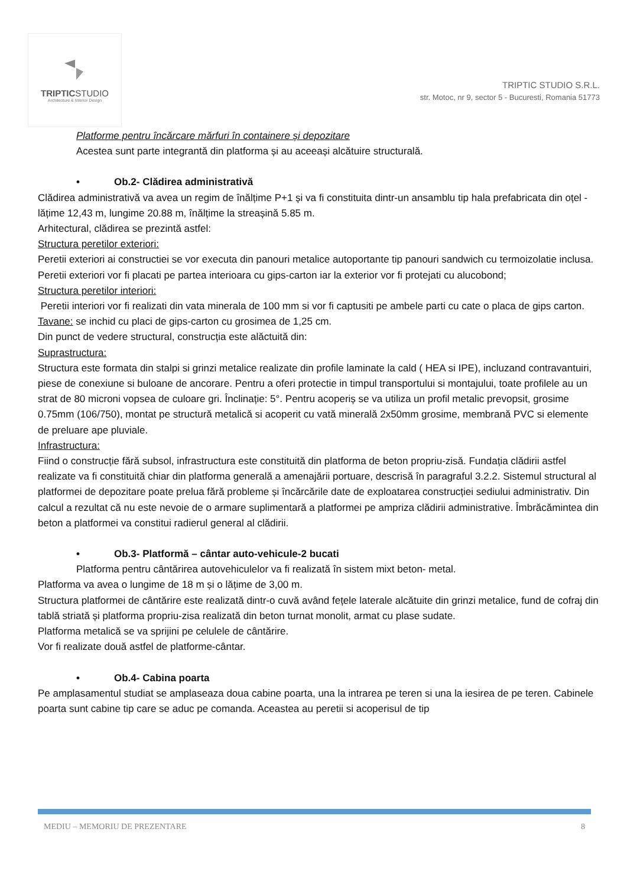TRIPTICSTUDIO
Architecture & Interior Design
TRIPTIC STUDIO S.R.L.
str. Motoc, nr 9, sector 5 - Bucuresti, Romania 51773
Platforme pentru încărcare mărfuri în containere și depozitare
Acestea sunt parte integrantă din platforma și au aceeași alcătuire structurală.
• Ob.2- Clădirea administrativă
Clădirea administrativă va avea un regim de înălțime P+1 și va fi constituita dintr-un ansamblu tip hala prefabricata din oțel - lățime 12,43 m, lungime 20.88 m, înălțime la streașină 5.85 m.
Arhitectural, clădirea se prezintă astfel:
Structura peretilor exteriori:
Peretii exteriori ai constructiei se vor executa din panouri metalice autoportante tip panouri sandwich cu termoizolatie inclusa. Peretii exteriori vor fi placati pe partea interioara cu gips-carton iar la exterior vor fi protejati cu alucobond;
Structura peretilor interiori:
Peretii interiori vor fi realizati din vata minerala de 100 mm si vor fi captusiti pe ambele parti cu cate o placa de gips carton.
Tavane: se inchid cu placi de gips-carton cu grosimea de 1,25 cm.
Din punct de vedere structural, construcția este alăctuită din:
Suprastructura:
Structura este formata din stalpi si grinzi metalice realizate din profile laminate la cald ( HEA si IPE), incluzand contravantuiri, piese de conexiune si buloane de ancorare. Pentru a oferi protectie in timpul transportului si montajului, toate profilele au un strat de 80 microni vopsea de culoare gri. Înclinație: 5°. Pentru acoperiș se va utiliza un profil metalic prevopsit, grosime 0.75mm (106/750), montat pe structură metalică si acoperit cu vată minerală 2x50mm grosime, membrană PVC si elemente de preluare ape pluviale.
Infrastructura:
Fiind o construcție fără subsol, infrastructura este constituită din platforma de beton propriu-zisă. Fundația clădirii astfel realizate va fi constituită chiar din platforma generală a amenajării portuare, descrisă în paragraful 3.2.2. Sistemul structural al platformei de depozitare poate prelua fără probleme și încărcările date de exploatarea construcției sediului administrativ. Din calcul a rezultat că nu este nevoie de o armare suplimentară a platformei pe ampriza clădirii administrative. Îmbrăcămintea din beton a platformei va constitui radierul general al clădirii.
• Ob.3- Platformă – cântar auto-vehicule-2 bucati
Platforma pentru cântărirea autovehiculelor va fi realizată în sistem mixt beton- metal.
Platforma va avea o lungime de 18 m și o lățime de 3,00 m.
Structura platformei de cântărire este realizată dintr-o cuvă având fețele laterale alcătuite din grinzi metalice, fund de cofraj din tablă striată și platforma propriu-zisa realizată din beton turnat monolit, armat cu plase sudate.
Platforma metalică se va sprijini pe celulele de cântărire.
Vor fi realizate două astfel de platforme-cântar.
• Ob.4- Cabina poarta
Pe amplasamentul studiat se amplaseaza doua cabine poarta, una la intrarea pe teren si una la iesirea de pe teren. Cabinele poarta sunt cabine tip care se aduc pe comanda. Aceastea au peretii si acoperisul de tip
MEDIU – MEMORIU DE PREZENTARE 8